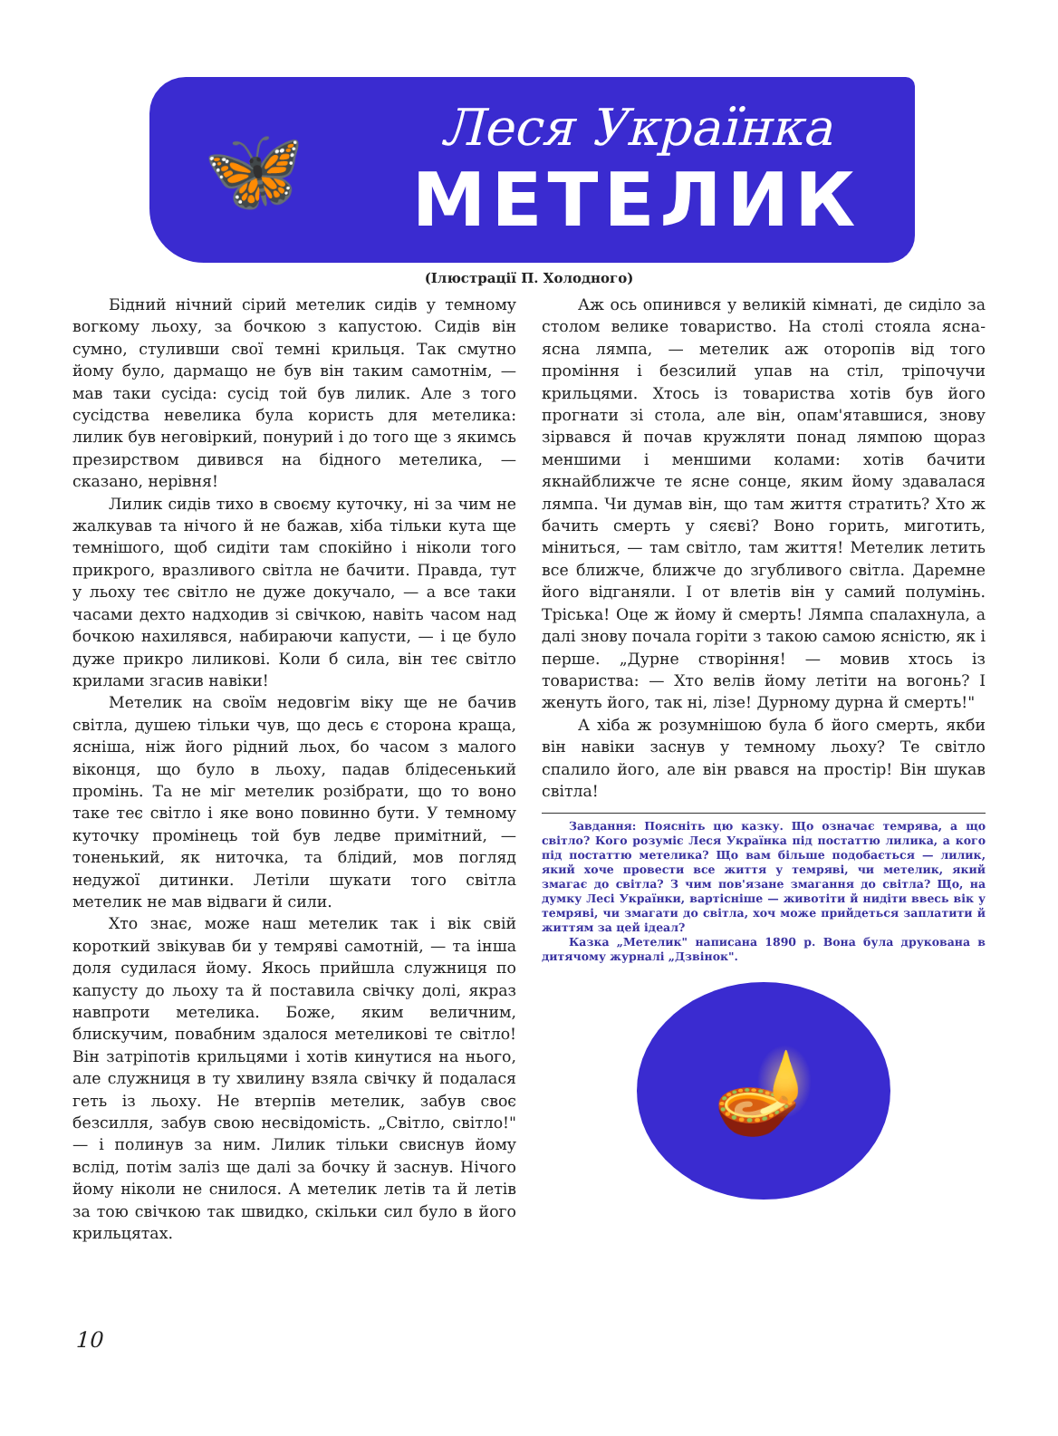🦋
Леся Українка
МЕТЕЛИК
(Ілюстрації П. Холодного)
Бідний нічний сірий метелик сидів у темному вогкому льоху, за бочкою з капустою. Сидів він сумно, стуливши свої темні крильця. Так смутно йому було, дармащо не був він таким самотнім, — мав таки сусіда: сусід той був лилик. Але з того сусідства невелика була користь для метелика: лилик був неговіркий, понурий і до того ще з якимсь презирством дивився на бідного метелика, — сказано, нерівня!
Лилик сидів тихо в своєму куточку, ні за чим не жалкував та нічого й не бажав, хіба тільки кута ще темнішого, щоб сидіти там спокійно і ніколи того прикрого, вразливого світла не бачити. Правда, тут у льоху теє світло не дуже докучало, — а все таки часами дехто надходив зі свічкою, навіть часом над бочкою нахилявся, набираючи капусти, — і це було дуже прикро лиликові. Коли б сила, він теє світло крилами згасив навіки!
Метелик на своїм недовгім віку ще не бачив світла, душею тільки чув, що десь є сторона краща, ясніша, ніж його рідний льох, бо часом з малого віконця, що було в льоху, падав блідесенький промінь. Та не міг метелик розібрати, що то воно таке теє світло і яке воно повинно бути. У темному куточку промінець той був ледве примітний, — тоненький, як ниточка, та блідий, мов погляд недужої дитинки. Летіли шукати того світла метелик не мав відваги й сили.
Хто знає, може наш метелик так і вік свій короткий звікував би у темряві самотній, — та інша доля судилася йому. Якось прийшла служниця по капусту до льоху та й поставила свічку долі, якраз навпроти метелика. Боже, яким величним, блискучим, повабним здалося метеликові те світло! Він затріпотів крильцями і хотів кинутися на нього, але служниця в ту хвилину взяла свічку й подалася геть із льоху. Не втерпів метелик, забув своє безсилля, забув свою несвідомість. „Світло, світло!" — і полинув за ним. Лилик тільки свиснув йому вслід, потім заліз ще далі за бочку й заснув. Нічого йому ніколи не снилося. А метелик летів та й летів за тою свічкою так швидко, скільки сил було в його крильцятах.
Аж ось опинився у великій кімнаті, де сиділо за столом велике товариство. На столі стояла ясна-ясна лямпа, — метелик аж оторопів від того проміння і безсилий упав на стіл, тріпочучи крильцями. Хтось із товариства хотів був його прогнати зі стола, але він, опам'ятавшися, знову зірвався й почав кружляти понад лямпою щораз меншими і меншими колами: хотів бачити якнайближче те ясне сонце, яким йому здавалася лямпа. Чи думав він, що там життя стратить? Хто ж бачить смерть у сяєві? Воно горить, миготить, міниться, — там світло, там життя! Метелик летить все ближче, ближче до згубливого світла. Даремне його відганяли. І от влетів він у самий полумінь. Тріська! Оце ж йому й смерть! Лямпа спалахнула, а далі знову почала горіти з такою самою ясністю, як і перше. „Дурне створіння! — мовив хтось із товариства: — Хто велів йому летіти на вогонь? І женуть його, так ні, лізе! Дурному дурна й смерть!"
А хіба ж розумнішою була б його смерть, якби він навіки заснув у темному льоху? Те світло спалило його, але він рвався на простір! Він шукав світла!
Завдання: Поясніть цю казку. Що означає темрява, а що світло? Кого розуміє Леся Українка під постаттю лилика, а кого під постаттю метелика? Що вам більше подобається — лилик, який хоче провести все життя у темряві, чи метелик, який змагає до світла? З чим пов'язане змагання до світла? Що, на думку Лесі Українки, вартісніше — животіти й нидіти ввесь вік у темряві, чи змагати до світла, хоч може прийдеться заплатити й життям за цей ідеал?
Казка „Метелик" написана 1890 р. Вона була друкована в дитячому журналі „Дзвінок".
🪔
10